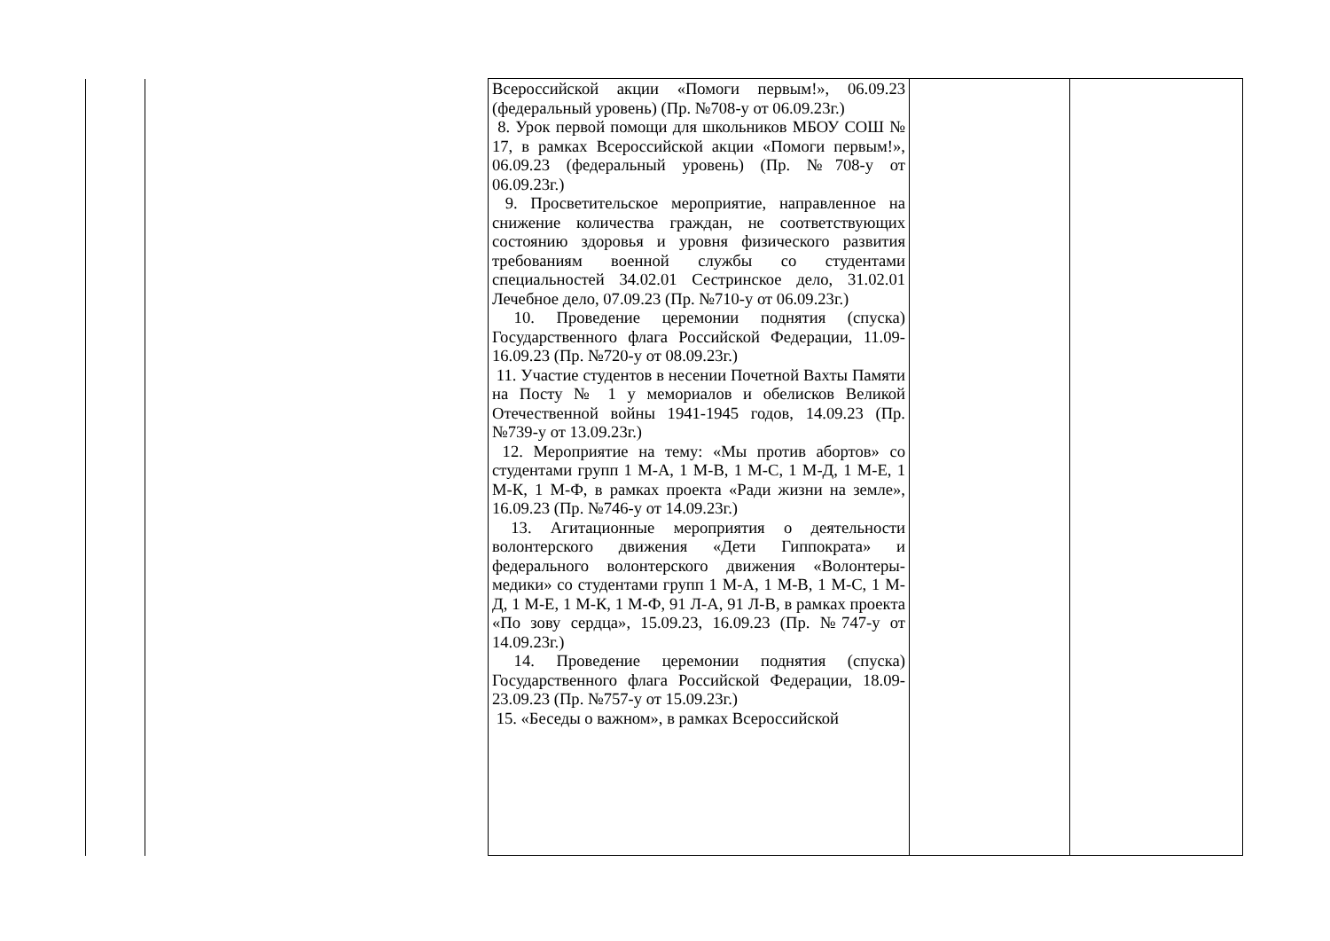| | | Всероссийской акции «Помоги первым!», 06.09.23 (федеральный уровень) (Пр. №708-у от 06.09.23г.) 8. Урок первой помощи для школьников МБОУ СОШ № 17, в рамках Всероссийской акции «Помоги первым!», 06.09.23 (федеральный уровень) (Пр. №708-у от 06.09.23г.) 9. Просветительское мероприятие, направленное на снижение количества граждан, не соответствующих состоянию здоровья и уровня физического развития требованиям военной службы со студентами специальностей 34.02.01 Сестринское дело, 31.02.01 Лечебное дело, 07.09.23 (Пр. №710-у от 06.09.23г.) 10. Проведение церемонии поднятия (спуска) Государственного флага Российской Федерации, 11.09-16.09.23 (Пр. №720-у от 08.09.23г.) 11. Участие студентов в несении Почетной Вахты Памяти на Посту № 1 у мемориалов и обелисков Великой Отечественной войны 1941-1945 годов, 14.09.23 (Пр. №739-у от 13.09.23г.) 12. Мероприятие на тему: «Мы против абортов» со студентами групп 1 М-А, 1 М-В, 1 М-С, 1 М-Д, 1 М-Е, 1 М-К, 1 М-Ф, в рамках проекта «Ради жизни на земле», 16.09.23 (Пр. №746-у от 14.09.23г.) 13. Агитационные мероприятия о деятельности волонтерского движения «Дети Гиппократа» и федерального волонтерского движения «Волонтеры-медики» со студентами групп 1 М-А, 1 М-В, 1 М-С, 1 М-Д, 1 М-Е, 1 М-К, 1 М-Ф, 91 Л-А, 91 Л-В, в рамках проекта «По зову сердца», 15.09.23, 16.09.23 (Пр. №747-у от 14.09.23г.) 14. Проведение церемонии поднятия (спуска) Государственного флага Российской Федерации, 18.09-23.09.23 (Пр. №757-у от 15.09.23г.) 15. «Беседы о важном», в рамках Всероссийской | | |